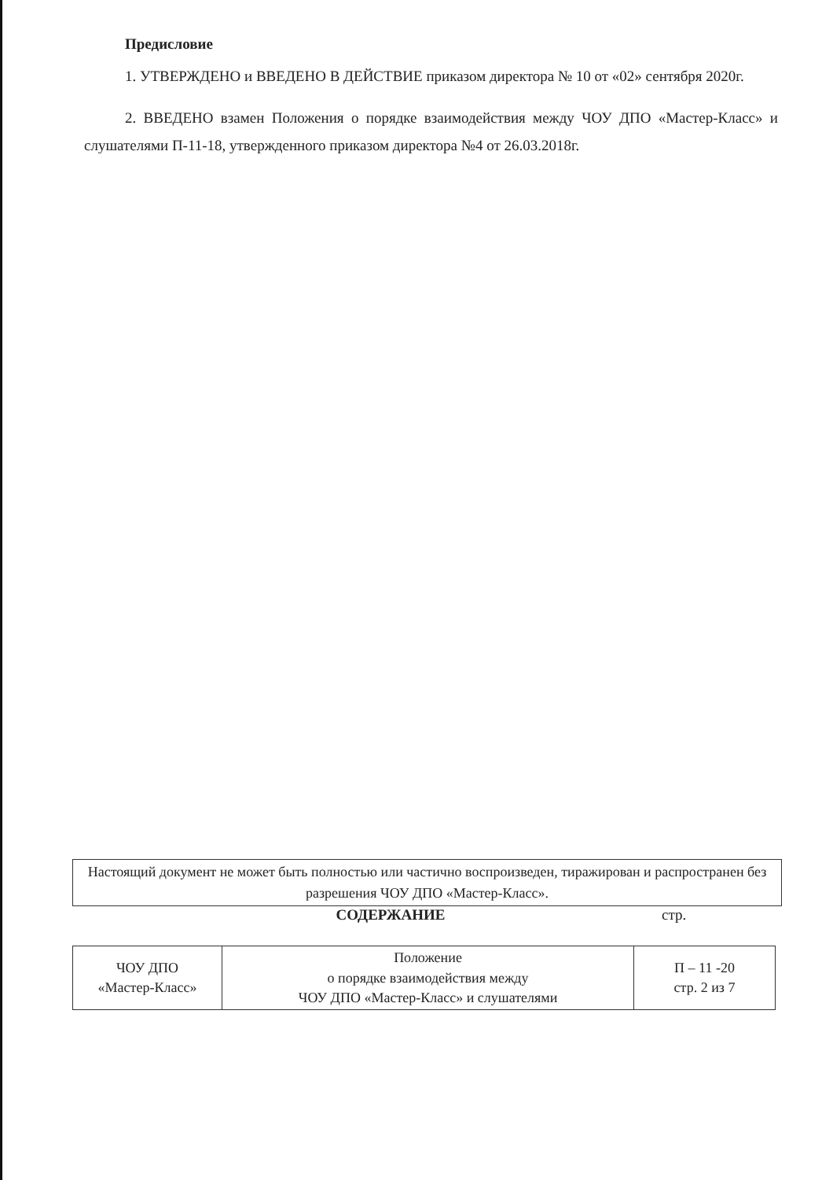Предисловие
1. УТВЕРЖДЕНО и ВВЕДЕНО В ДЕЙСТВИЕ приказом директора № 10 от «02» сентября 2020г.
2. ВВЕДЕНО взамен Положения о порядке взаимодействия между ЧОУ ДПО «Мастер-Класс» и слушателями П-11-18, утвержденного приказом директора №4 от 26.03.2018г.
Настоящий документ не может быть полностью или частично воспроизведен, тиражирован и распространен без разрешения ЧОУ ДПО «Мастер-Класс».
СОДЕРЖАНИЕ стр.
| ЧОУ ДПО «Мастер-Класс» | Положение о порядке взаимодействия между ЧОУ ДПО «Мастер-Класс» и слушателями | П – 11 -20 стр. 2 из 7 |